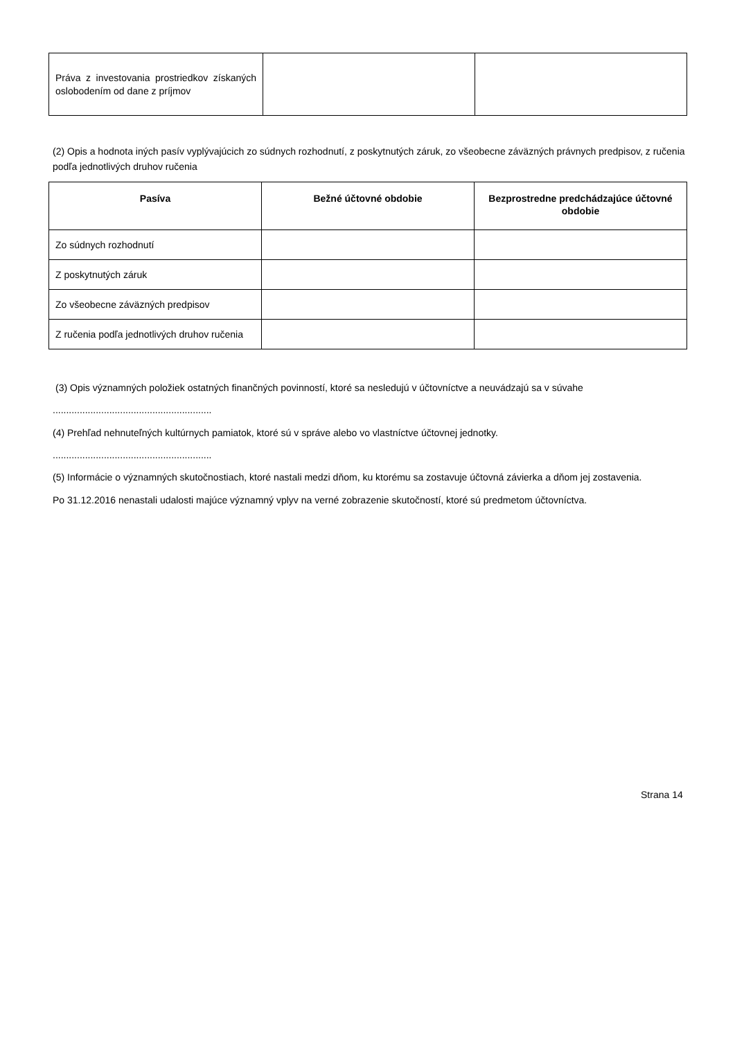| Práva z investovania prostriedkov získaných oslobodením od dane z príjmov | | |
(2) Opis a hodnota iných pasív vyplývajúcich zo súdnych rozhodnutí, z poskytnutých záruk, zo všeobecne záväzných právnych predpisov, z ručenia podľa jednotlivých druhov ručenia
| Pasíva | Bežné účtovné obdobie | Bezprostredne predchádzajúce účtovné obdobie |
| --- | --- | --- |
| Zo súdnych rozhodnutí | | |
| Z poskytnutých záruk | | |
| Zo všeobecne záväzných predpisov | | |
| Z ručenia podľa jednotlivých druhov ručenia | | |
(3) Opis významných položiek ostatných finančných povinností, ktoré sa nesledujú v účtovníctve a neuvádzajú sa v súvahe
...........................................................
(4) Prehľad nehnuteľných kultúrnych pamiatok, ktoré sú v správe alebo vo vlastníctve účtovnej jednotky.
...........................................................
(5) Informácie o významných skutočnostiach, ktoré nastali medzi dňom, ku ktorému sa zostavuje účtovná závierka a dňom jej zostavenia.
Po 31.12.2016 nenastali udalosti majúce významný vplyv na verné zobrazenie skutočností, ktoré sú predmetom účtovníctva.
Strana 14